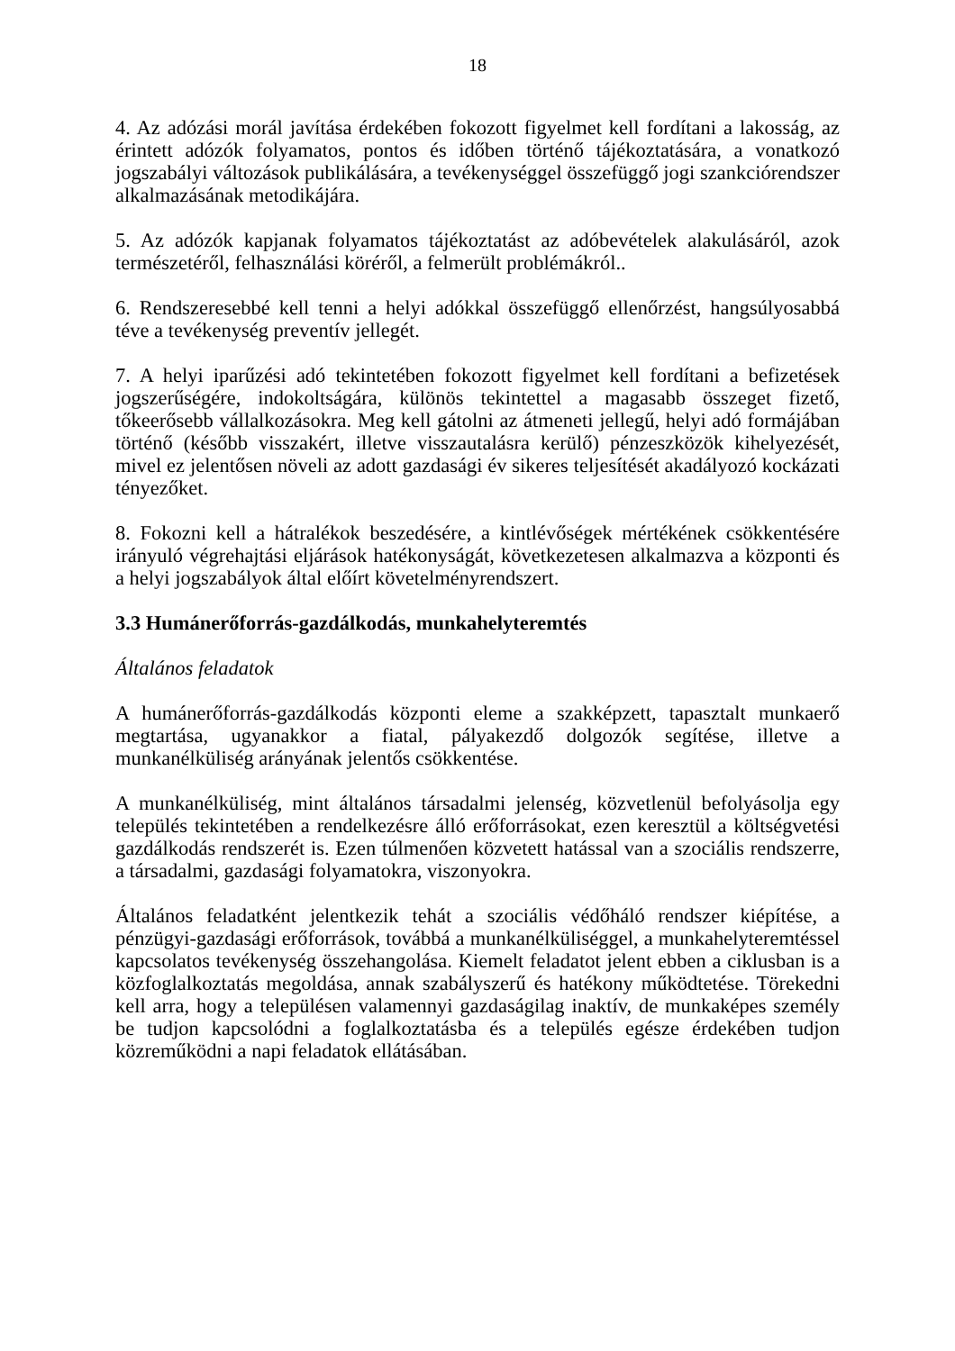18
4. Az adózási morál javítása érdekében fokozott figyelmet kell fordítani a lakosság, az érintett adózók folyamatos, pontos és időben történő tájékoztatására, a vonatkozó jogszabályi változások publikálására, a tevékenységgel összefüggő jogi szankciórendszer alkalmazásának metodikájára.
5. Az adózók kapjanak folyamatos tájékoztatást az adóbevételek alakulásáról, azok természetéről, felhasználási köréről, a felmerült problémákról..
6. Rendszeresebbé kell tenni a helyi adókkal összefüggő ellenőrzést, hangsúlyosabbá téve a tevékenység preventív jellegét.
7. A helyi iparűzési adó tekintetében fokozott figyelmet kell fordítani a befizetések jogszerűségére, indokoltságára, különös tekintettel a magasabb összeget fizető, tőkeerősebb vállalkozásokra. Meg kell gátolni az átmeneti jellegű, helyi adó formájában történő (később visszakért, illetve visszautalásra kerülő) pénzeszközök kihelyezését, mivel ez jelentősen növeli az adott gazdasági év sikeres teljesítését akadályozó kockázati tényezőket.
8. Fokozni kell a hátralékok beszedésére, a kintlévőségek mértékének csökkentésére irányuló végrehajtási eljárások hatékonyságát, következetesen alkalmazva a központi és a helyi jogszabályok által előírt követelményrendszert.
3.3 Humánerőforrás-gazdálkodás, munkahelyteremtés
Általános feladatok
A humánerőforrás-gazdálkodás központi eleme a szakképzett, tapasztalt munkaerő megtartása, ugyanakkor a fiatal, pályakezdő dolgozók segítése, illetve a munkanélküliség arányának jelentős csökkentése.
A munkanélküliség, mint általános társadalmi jelenség, közvetlenül befolyásolja egy település tekintetében a rendelkezésre álló erőforrásokat, ezen keresztül a költségvetési gazdálkodás rendszerét is. Ezen túlmenően közvetett hatással van a szociális rendszerre, a társadalmi, gazdasági folyamatokra, viszonyokra.
Általános feladatként jelentkezik tehát a szociális védőháló rendszer kiépítése, a pénzügyi-gazdasági erőforrások, továbbá a munkanélküliséggel, a munkahelyteremtéssel kapcsolatos tevékenység összehangolása. Kiemelt feladatot jelent ebben a ciklusban is a közfoglalkoztatás megoldása, annak szabályszerű és hatékony működtetése. Törekedni kell arra, hogy a településen valamennyi gazdaságilag inaktív, de munkaképes személy be tudjon kapcsolódni a foglalkoztatásba és a település egésze érdekében tudjon közreműködni a napi feladatok ellátásában.